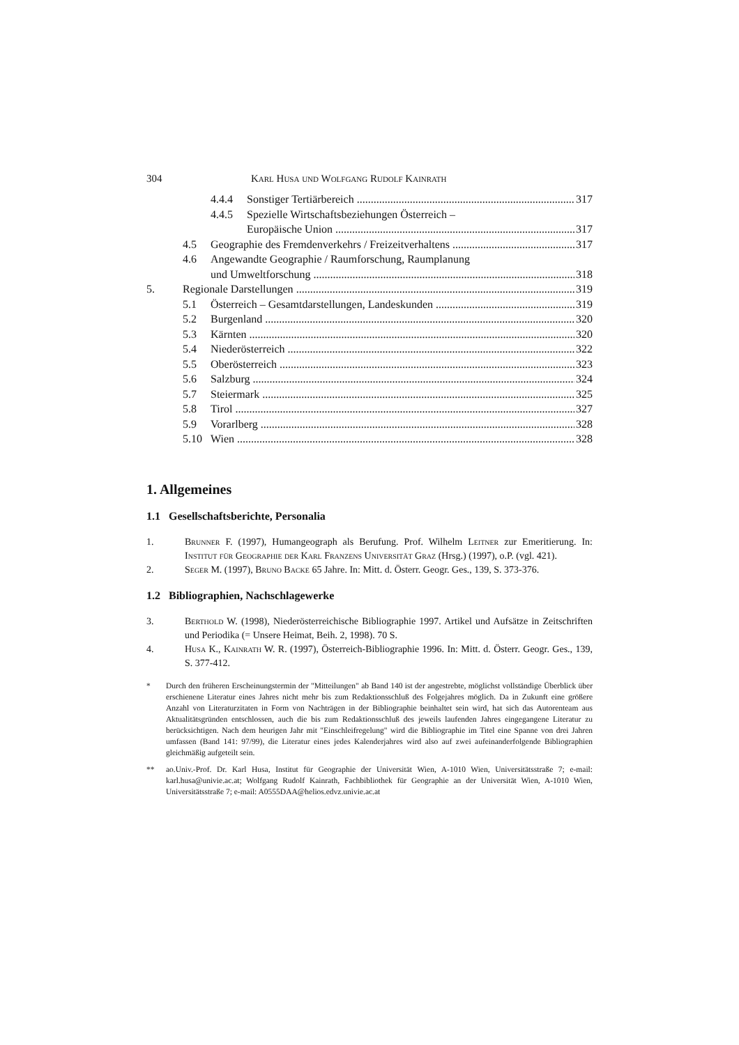304 Karl Husa und Wolfgang Rudolf Kainrath
4.4.4 Sonstiger Tertiärbereich 317
4.4.5 Spezielle Wirtschaftsbeziehungen Österreich –
Europäische Union 317
4.5 Geographie des Fremdenverkehrs / Freizeitverhaltens 317
4.6 Angewandte Geographie / Raumforschung, Raumplanung
und Umweltforschung 318
5. Regionale Darstellungen 319
5.1 Österreich – Gesamtdarstellungen, Landeskunden 319
5.2 Burgenland 320
5.3 Kärnten 320
5.4 Niederösterreich 322
5.5 Oberösterreich 323
5.6 Salzburg 324
5.7 Steiermark 325
5.8 Tirol 327
5.9 Vorarlberg 328
5.10 Wien 328
1. Allgemeines
1.1 Gesellschaftsberichte, Personalia
1. Brunner F. (1997), Humangeograph als Berufung. Prof. Wilhelm Leitner zur Emeritierung. In: Institut für Geographie der Karl Franzens Universität Graz (Hrsg.) (1997), o.P. (vgl. 421).
2. Seger M. (1997), Bruno Backe 65 Jahre. In: Mitt. d. Österr. Geogr. Ges., 139, S. 373-376.
1.2 Bibliographien, Nachschlagewerke
3. Berthold W. (1998), Niederösterreichische Bibliographie 1997. Artikel und Aufsätze in Zeitschriften und Periodika (= Unsere Heimat, Beih. 2, 1998). 70 S.
4. Husa K., Kainrath W. R. (1997), Österreich-Bibliographie 1996. In: Mitt. d. Österr. Geogr. Ges., 139, S. 377-412.
* Durch den früheren Erscheinungstermin der "Mitteilungen" ab Band 140 ist der angestrebte, möglichst vollständige Überblick über erschienene Literatur eines Jahres nicht mehr bis zum Redaktionsschluß des Folgejahres möglich. Da in Zukunft eine größere Anzahl von Literaturzitaten in Form von Nachträgen in der Bibliographie beinhaltet sein wird, hat sich das Autorenteam aus Aktualitätsgründen entschlossen, auch die bis zum Redaktionsschluß des jeweils laufenden Jahres eingegangene Literatur zu berücksichtigen. Nach dem heurigen Jahr mit "Einschleifregelung" wird die Bibliographie im Titel eine Spanne von drei Jahren umfassen (Band 141: 97/99), die Literatur eines jedes Kalenderjahres wird also auf zwei aufeinanderfolgende Bibliographien gleichmäßig aufgeteilt sein.
** ao.Univ.-Prof. Dr. Karl Husa, Institut für Geographie der Universität Wien, A-1010 Wien, Universitätsstraße 7; e-mail: karl.husa@univie.ac.at; Wolfgang Rudolf Kainrath, Fachbibliothek für Geographie an der Universität Wien, A-1010 Wien, Universitätsstraße 7; e-mail: A0555DAA@helios.edvz.univie.ac.at